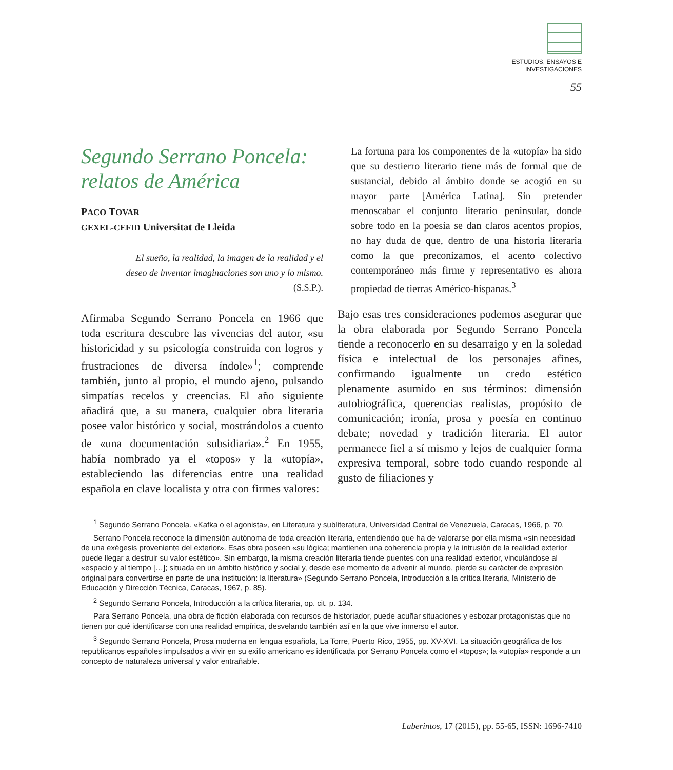ESTUDIOS, ENSAYOS E
INVESTIGACIONES
55
Segundo Serrano Poncela:
relatos de América
PACO TOVAR
GEXEL-CEFID Universitat de Lleida
El sueño, la realidad, la imagen de la realidad y el
deseo de inventar imaginaciones son uno y lo mismo.
(S.S.P.).
Afirmaba Segundo Serrano Poncela en 1966 que toda escritura descubre las vivencias del autor, «su historicidad y su psicología construida con logros y frustraciones de diversa índole»<sup>1</sup>; comprende también, junto al propio, el mundo ajeno, pulsando simpatías recelos y creencias. El año siguiente añadirá que, a su manera, cualquier obra literaria posee valor histórico y social, mostrándolos a cuento de «una documentación subsidiaria».<sup>2</sup> En 1955, había nombrado ya el «topos» y la «utopía», estableciendo las diferencias entre una realidad española en clave localista y otra con firmes valores:
La fortuna para los componentes de la «utopía» ha sido que su destierro literario tiene más de formal que de sustancial, debido al ámbito donde se acogió en su mayor parte [América Latina]. Sin pretender menoscabar el conjunto literario peninsular, donde sobre todo en la poesía se dan claros acentos propios, no hay duda de que, dentro de una historia literaria como la que preconizamos, el acento colectivo contemporáneo más firme y representativo es ahora propiedad de tierras Américo-hispanas.<sup>3</sup>
Bajo esas tres consideraciones podemos asegurar que la obra elaborada por Segundo Serrano Poncela tiende a reconocerlo en su desarraigo y en la soledad física e intelectual de los personajes afines, confirmando igualmente un credo estético plenamente asumido en sus términos: dimensión autobiográfica, querencias realistas, propósito de comunicación; ironía, prosa y poesía en continuo debate; novedad y tradición literaria. El autor permanece fiel a sí mismo y lejos de cualquier forma expresiva temporal, sobre todo cuando responde al gusto de filiaciones y
<sup>1</sup> Segundo Serrano Poncela. «Kafka o el agonista», en Literatura y subliteratura, Universidad Central de Venezuela, Caracas, 1966, p. 70.
Serrano Poncela reconoce la dimensión autónoma de toda creación literaria, entendiendo que ha de valorarse por ella misma «sin necesidad de una exégesis proveniente del exterior». Esas obra poseen «su lógica; mantienen una coherencia propia y la intrusión de la realidad exterior puede llegar a destruir su valor estético». Sin embargo, la misma creación literaria tiende puentes con una realidad exterior, vinculándose al «espacio y al tiempo […]; situada en un ámbito histórico y social y, desde ese momento de advenir al mundo, pierde su carácter de expresión original para convertirse en parte de una institución: la literatura» (Segundo Serrano Poncela, Introducción a la crítica literaria, Ministerio de Educación y Dirección Técnica, Caracas, 1967, p. 85).
<sup>2</sup> Segundo Serrano Poncela, Introducción a la crítica literaria, op. cit. p. 134.
Para Serrano Poncela, una obra de ficción elaborada con recursos de historiador, puede acuñar situaciones y esbozar protagonistas que no tienen por qué identificarse con una realidad empírica, desvelando también así en la que vive inmerso el autor.
<sup>3</sup> Segundo Serrano Poncela, Prosa moderna en lengua española, La Torre, Puerto Rico, 1955, pp. XV-XVI. La situación geográfica de los republicanos españoles impulsados a vivir en su exilio americano es identificada por Serrano Poncela como el «topos»; la «utopía» responde a un concepto de naturaleza universal y valor entrañable.
Laberintos, 17 (2015), pp. 55-65, ISSN: 1696-7410